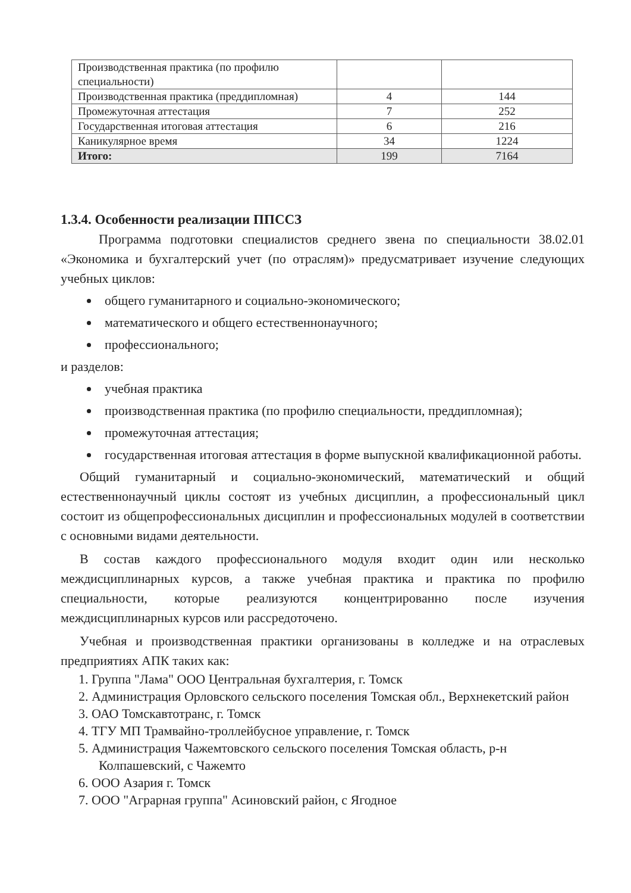| Производственная практика (по профилю специальности) | | |
| Производственная практика (преддипломная) | 4 | 144 |
| Промежуточная аттестация | 7 | 252 |
| Государственная итоговая аттестация | 6 | 216 |
| Каникулярное время | 34 | 1224 |
| Итого: | 199 | 7164 |
1.3.4. Особенности реализации ППССЗ
Программа подготовки специалистов среднего звена по специальности 38.02.01 «Экономика и бухгалтерский учет (по отраслям)» предусматривает изучение следующих учебных циклов:
общего гуманитарного и социально-экономического;
математического и общего естественнонаучного;
профессионального;
и разделов:
учебная практика
производственная практика (по профилю специальности, преддипломная);
промежуточная аттестация;
государственная итоговая аттестация в форме выпускной квалификационной работы.
Общий гуманитарный и социально-экономический, математический и общий естественнонаучный циклы состоят из учебных дисциплин, а профессиональный цикл состоит из общепрофессиональных дисциплин и профессиональных модулей в соответствии с основными видами деятельности.
В состав каждого профессионального модуля входит один или несколько междисциплинарных курсов, а также учебная практика и практика по профилю специальности, которые реализуются концентрированно после изучения междисциплинарных курсов или рассредоточено.
Учебная и производственная практики организованы в колледже и на отраслевых предприятиях АПК таких как:
1. Группа "Лама" ООО Центральная бухгалтерия, г. Томск
2. Администрация Орловского сельского поселения Томская обл., Верхнекетский район
3. ОАО Томскавтотранс, г. Томск
4. ТГУ МП Трамвайно-троллейбусное управление, г. Томск
5. Администрация Чажемтовского сельского поселения Томская область, р-н Колпашевский, с Чажемто
6. ООО Азария г. Томск
7. ООО "Аграрная группа" Асиновский район, с Ягодное